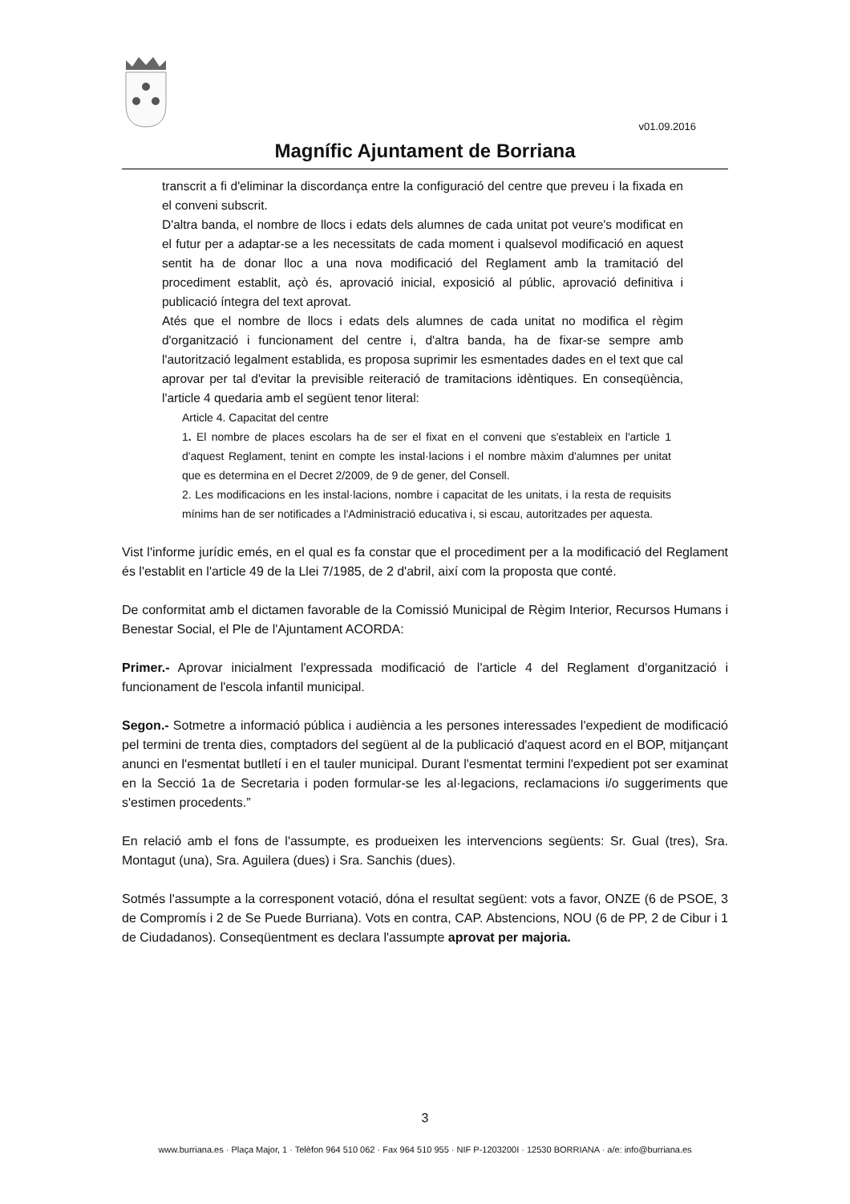v01.09.2016
Magnífic Ajuntament de Borriana
transcrit a fi d'eliminar la discordança entre la configuració del centre que preveu i la fixada en el conveni subscrit.
D'altra banda, el nombre de llocs i edats dels alumnes de cada unitat pot veure's modificat en el futur per a adaptar-se a les necessitats de cada moment i qualsevol modificació en aquest sentit ha de donar lloc a una nova modificació del Reglament amb la tramitació del procediment establit, açò és, aprovació inicial, exposició al públic, aprovació definitiva i publicació íntegra del text aprovat.
Atés que el nombre de llocs i edats dels alumnes de cada unitat no modifica el règim d'organització i funcionament del centre i, d'altra banda, ha de fixar-se sempre amb l'autorització legalment establida, es proposa suprimir les esmentades dades en el text que cal aprovar per tal d'evitar la previsible reiteració de tramitacions idèntiques. En conseqüència, l'article 4 quedaria amb el següent tenor literal:
Article 4. Capacitat del centre
1. El nombre de places escolars ha de ser el fixat en el conveni que s'estableix en l'article 1 d'aquest Reglament, tenint en compte les instal·lacions i el nombre màxim d'alumnes per unitat que es determina en el Decret 2/2009, de 9 de gener, del Consell.
2. Les modificacions en les instal·lacions, nombre i capacitat de les unitats, i la resta de requisits mínims han de ser notificades a l'Administració educativa i, si escau, autoritzades per aquesta.
Vist l'informe jurídic emés, en el qual es fa constar que el procediment per a la modificació del Reglament és l'establit en l'article 49 de la Llei 7/1985, de 2 d'abril, així com la proposta que conté.
De conformitat amb el dictamen favorable de la Comissió Municipal de Règim Interior, Recursos Humans i Benestar Social, el Ple de l'Ajuntament ACORDA:
Primer.- Aprovar inicialment l'expressada modificació de l'article 4 del Reglament d'organització i funcionament de l'escola infantil municipal.
Segon.- Sotmetre a informació pública i audiència a les persones interessades l'expedient de modificació pel termini de trenta dies, comptadors del següent al de la publicació d'aquest acord en el BOP, mitjançant anunci en l'esmentat butlletí i en el tauler municipal. Durant l'esmentat termini l'expedient pot ser examinat en la Secció 1a de Secretaria i poden formular-se les al·legacions, reclamacions i/o suggeriments que s'estimen procedents.”
En relació amb el fons de l'assumpte, es produeixen les intervencions següents: Sr. Gual (tres), Sra. Montagut (una), Sra. Aguilera (dues) i Sra. Sanchis (dues).
Sotmés l'assumpte a la corresponent votació, dóna el resultat següent: vots a favor, ONZE (6 de PSOE, 3 de Compromís i 2 de Se Puede Burriana). Vots en contra, CAP. Abstencions, NOU (6 de PP, 2 de Cibur i 1 de Ciudadanos). Conseqüentment es declara l'assumpte aprovat per majoria.
3
www.burriana.es · Plaça Major, 1 · Telèfon 964 510 062 · Fax 964 510 955 · NIF P-1203200I · 12530 BORRIANA · a/e: info@burriana.es